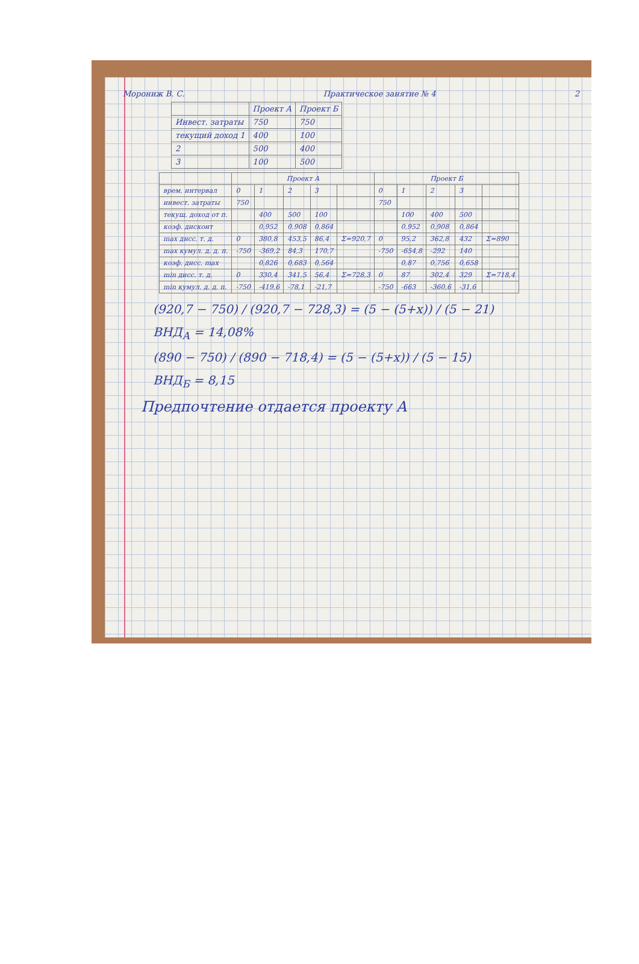Морониж В. С. Практическое занятие № 4 2
| | Проект А | Проект Б |
| --- | --- | --- |
| Инвест. затраты | 750 | 750 |
| текущий доход 1 | 400 | 100 |
| 2 | 500 | 400 |
| 3 | 100 | 500 |
| | Проект А | | | | | Проект Б | | | | |
| --- | --- | --- | --- | --- | --- | --- | --- | --- | --- | --- |
| врем. интервал | 0 | 1 | 2 | 3 | | 0 | 1 | 2 | 3 | |
| инвест. затраты | 750 | | | | | 750 | | | | |
| текущ. доход от п. | | 400 | 500 | 100 | | | 100 | 400 | 500 | |
| коэф. дисконт | | 0,952 | 0,908 | 0,864 | | | 0,952 | 0,908 | 0,864 | |
| max дисс. т. д. | 0 | 380,8 | 453,5 | 86,4 | Σ=920,7 | 0 | 95,2 | 362,8 | 432 | Σ=890 |
| max кумул. д. д. п. | -750 | -369,2 | 84,3 | 170,7 | | -750 | -654,8 | -292 | 140 | |
| коэф. дисс. max | | 0,826 | 0,683 | 0,564 | | | 0,87 | 0,756 | 0,658 | |
| min дисс. т. д. | 0 | 330,4 | 341,5 | 56,4 | Σ=728,3 | 0 | 87 | 302,4 | 329 | Σ=718,4 |
| min кумул. д. д. п. | -750 | -419,6 | -78,1 | -21,7 | | -750 | -663 | -360,6 | -31,6 | |
(920,7 − 750) / (920,7 − 728,3) = (5 − (5+x)) / (5 − 21)
ВНД<sub>А</sub> = 14,08%
(890 − 750) / (890 − 718,4) = (5 − (5+x)) / (5 − 15)
ВНД<sub>Б</sub> = 8,15
Предпочтение отдается проекту А